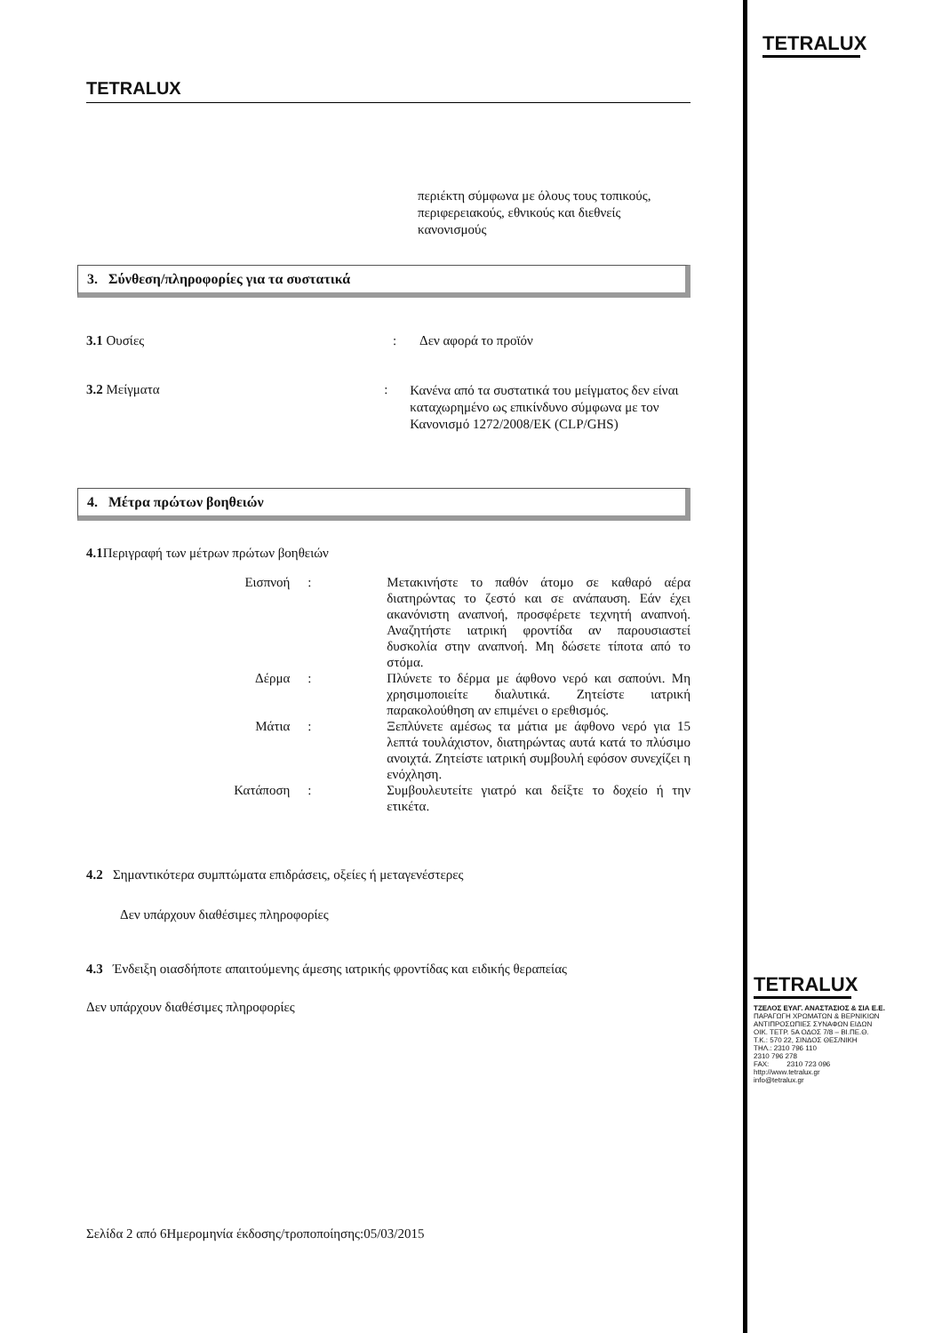TETRALUX
περιέκτη σύμφωνα με όλους τους τοπικούς,
περιφερειακούς, εθνικούς και διεθνείς
κανονισμούς
3. Σύνθεση/πληροφορίες για τα συστατικά
3.1 Ουσίες : Δεν αφορά το προϊόν
3.2 Μείγματα :
Κανένα από τα συστατικά του μείγματος δεν είναι καταχωρημένο ως επικίνδυνο σύμφωνα με τον Κανονισμό 1272/2008/ΕΚ (CLP/GHS)
4. Μέτρα πρώτων βοηθειών
4.1 Περιγραφή των μέτρων πρώτων βοηθειών
Εισπνοή : Μετακινήστε το παθόν άτομο σε καθαρό αέρα διατηρώντας το ζεστό και σε ανάπαυση. Εάν έχει ακανόνιστη αναπνοή, προσφέρετε τεχνητή αναπνοή. Αναζητήστε ιατρική φροντίδα αν παρουσιαστεί δυσκολία στην αναπνοή. Μη δώσετε τίποτα από το στόμα.
Δέρμα : Πλύνετε το δέρμα με άφθονο νερό και σαπούνι. Μη χρησιμοποιείτε διαλυτικά. Ζητείστε ιατρική παρακολούθηση αν επιμένει ο ερεθισμός.
Μάτια : Ξεπλύνετε αμέσως τα μάτια με άφθονο νερό για 15 λεπτά τουλάχιστον, διατηρώντας αυτά κατά το πλύσιμο ανοιχτά. Ζητείστε ιατρική συμβουλή εφόσον συνεχίζει η ενόχληση.
Κατάποση : Συμβουλευτείτε γιατρό και δείξτε το δοχείο ή την ετικέτα.
4.2 Σημαντικότερα συμπτώματα επιδράσεις, οξείες ή μεταγενέστερες
Δεν υπάρχουν διαθέσιμες πληροφορίες
4.3 Ένδειξη οιασδήποτε απαιτούμενης άμεσης ιατρικής φροντίδας και ειδικής θεραπείας
Δεν υπάρχουν διαθέσιμες πληροφορίες
Σελίδα 2 από 6Ημερομηνία έκδοσης/τροποποίησης:05/03/2015
TETRALUX
TETRALUX
ΤΖΕΛΟΣ ΕΥΑΓ. ΑΝΑΣΤΑΣΙΟΣ & ΣΙΑ Ε.Ε.
ΠΑΡΑΓΩΓΗ ΧΡΩΜΑΤΩΝ & ΒΕΡΝΙΚΙΩΝ
ΑΝΤΙΠΡΟΣΩΠΙΕΣ ΣΥΝΑΦΩΝ ΕΙΔΩΝ
ΟΙΚ. ΤΕΤΡ. 5Α ΟΔΟΣ 7/8 – ΒΙ.ΠΕ.Θ.
Τ.Κ.: 570 22, ΣΙΝΔΟΣ ΘΕΣ/ΝΙΚΗ
ΤΗΛ.: 2310 796 110
2310 796 278
FAX: 2310 723 096
http://www.tetralux.gr
info@tetralux.gr